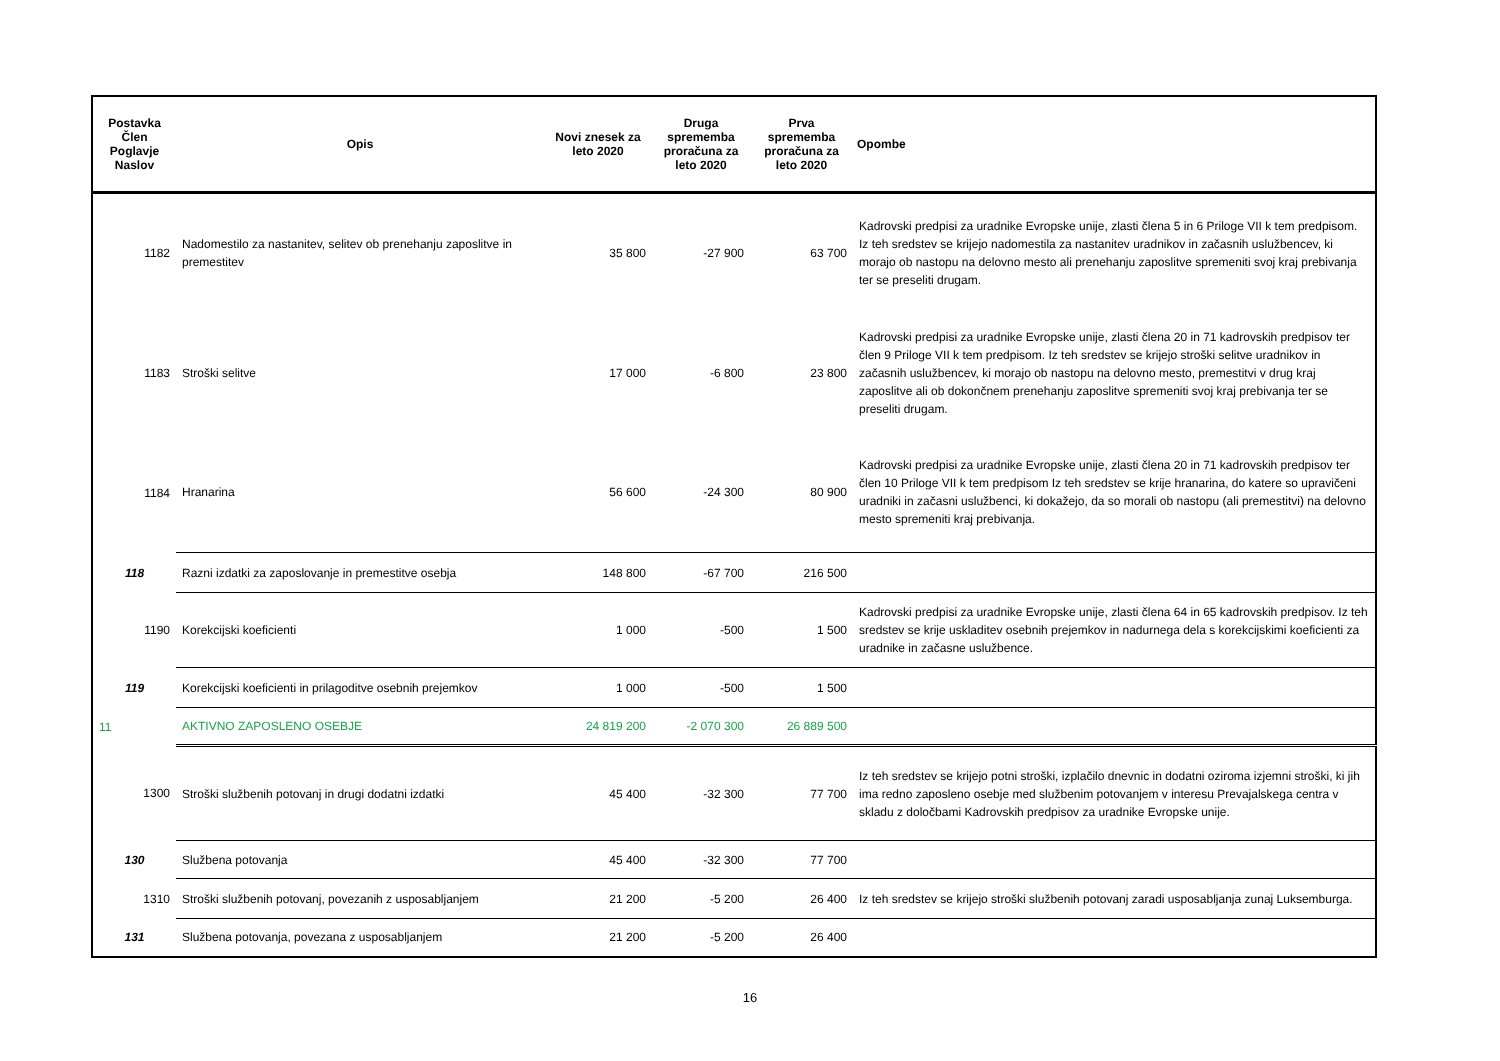| Postavka Člen Poglavje Naslov | Opis | Novi znesek za leto 2020 | Druga sprememba proračuna za leto 2020 | Prva sprememba proračuna za leto 2020 | Opombe |
| --- | --- | --- | --- | --- | --- |
| 1182 | Nadomestilo za nastanitev, selitev ob prenehanju zaposlitve in premestitev | 35 800 | -27 900 | 63 700 | Kadrovski predpisi za uradnike Evropske unije, zlasti člena 5 in 6 Priloge VII k tem predpisom. Iz teh sredstev se krijejo nadomestila za nastanitev uradnikov in začasnih uslužbencev, ki morajo ob nastopu na delovno mesto ali prenehanju zaposlitve spremeniti svoj kraj prebivanja ter se preseliti drugam. |
| 1183 | Stroški selitve | 17 000 | -6 800 | 23 800 | Kadrovski predpisi za uradnike Evropske unije, zlasti člena 20 in 71 kadrovskih predpisov ter člen 9 Priloge VII k tem predpisom. Iz teh sredstev se krijejo stroški selitve uradnikov in začasnih uslužbencev, ki morajo ob nastopu na delovno mesto, premestitvi v drug kraj zaposlitve ali ob dokončnem prenehanju zaposlitve spremeniti svoj kraj prebivanja ter se preseliti drugam. |
| 1184 | Hranarina | 56 600 | -24 300 | 80 900 | Kadrovski predpisi za uradnike Evropske unije, zlasti člena 20 in 71 kadrovskih predpisov ter člen 10 Priloge VII k tem predpisom Iz teh sredstev se krije hranarina, do katere so upravičeni uradniki in začasni uslužbenci, ki dokažejo, da so morali ob nastopu (ali premestitvi) na delovno mesto spremeniti kraj prebivanja. |
| 118 | Razni izdatki za zaposlovanje in premestitve osebja | 148 800 | -67 700 | 216 500 | |
| 1190 | Korekcijski koeficienti | 1 000 | -500 | 1 500 | Kadrovski predpisi za uradnike Evropske unije, zlasti člena 64 in 65 kadrovskih predpisov. Iz teh sredstev se krije uskladitev osebnih prejemkov in nadurnega dela s korekcijskimi koeficienti za uradnike in začasne uslužbence. |
| 119 | Korekcijski koeficienti in prilagoditve osebnih prejemkov | 1 000 | -500 | 1 500 | |
| 11 | AKTIVNO ZAPOSLENO OSEBJE | 24 819 200 | -2 070 300 | 26 889 500 | |
| 1300 | Stroški službenih potovanj in drugi dodatni izdatki | 45 400 | -32 300 | 77 700 | Iz teh sredstev se krijejo potni stroški, izplačilo dnevnic in dodatni oziroma izjemni stroški, ki jih ima redno zaposleno osebje med službenim potovanjem v interesu Prevajalskega centra v skladu z določbami Kadrovskih predpisov za uradnike Evropske unije. |
| 130 | Službena potovanja | 45 400 | -32 300 | 77 700 | |
| 1310 | Stroški službenih potovanj, povezanih z usposabljanjem | 21 200 | -5 200 | 26 400 | Iz teh sredstev se krijejo stroški službenih potovanj zaradi usposabljanja zunaj Luksemburga. |
| 131 | Službena potovanja, povezana z usposabljanjem | 21 200 | -5 200 | 26 400 | |
16